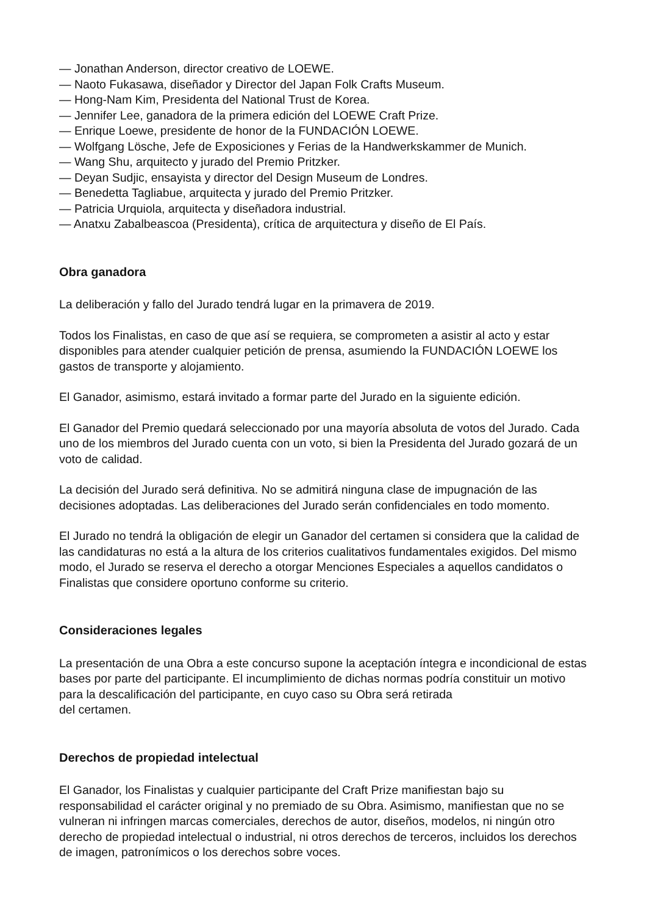— Jonathan Anderson, director creativo de LOEWE.
— Naoto Fukasawa, diseñador y Director del Japan Folk Crafts Museum.
— Hong-Nam Kim, Presidenta del National Trust de Korea.
— Jennifer Lee, ganadora de la primera edición del LOEWE Craft Prize.
— Enrique Loewe, presidente de honor de la FUNDACIÓN LOEWE.
— Wolfgang Lösche, Jefe de Exposiciones y Ferias de la Handwerkskammer de Munich.
— Wang Shu, arquitecto y jurado del Premio Pritzker.
— Deyan Sudjic, ensayista y director del Design Museum de Londres.
— Benedetta Tagliabue, arquitecta y jurado del Premio Pritzker.
— Patricia Urquiola, arquitecta y diseñadora industrial.
— Anatxu Zabalbeascoa (Presidenta), crítica de arquitectura y diseño de El País.
Obra ganadora
La deliberación y fallo del Jurado tendrá lugar en la primavera de 2019.
Todos los Finalistas, en caso de que así se requiera, se comprometen a asistir al acto y estar disponibles para atender cualquier petición de prensa, asumiendo la FUNDACIÓN LOEWE los gastos de transporte y alojamiento.
El Ganador, asimismo, estará invitado a formar parte del Jurado en la siguiente edición.
El Ganador del Premio quedará seleccionado por una mayoría absoluta de votos del Jurado. Cada uno de los miembros del Jurado cuenta con un voto, si bien la Presidenta del Jurado gozará de un voto de calidad.
La decisión del Jurado será definitiva. No se admitirá ninguna clase de impugnación de las decisiones adoptadas. Las deliberaciones del Jurado serán confidenciales en todo momento.
El Jurado no tendrá la obligación de elegir un Ganador del certamen si considera que la calidad de las candidaturas no está a la altura de los criterios cualitativos fundamentales exigidos. Del mismo modo, el Jurado se reserva el derecho a otorgar Menciones Especiales a aquellos candidatos o Finalistas que considere oportuno conforme su criterio.
Consideraciones legales
La presentación de una Obra a este concurso supone la aceptación íntegra e incondicional de estas bases por parte del participante. El incumplimiento de dichas normas podría constituir un motivo para la descalificación del participante, en cuyo caso su Obra será retirada
del certamen.
Derechos de propiedad intelectual
El Ganador, los Finalistas y cualquier participante del Craft Prize manifiestan bajo su responsabilidad el carácter original y no premiado de su Obra. Asimismo, manifiestan que no se vulneran ni infringen marcas comerciales, derechos de autor, diseños, modelos, ni ningún otro derecho de propiedad intelectual o industrial, ni otros derechos de terceros, incluidos los derechos de imagen, patronímicos o los derechos sobre voces.